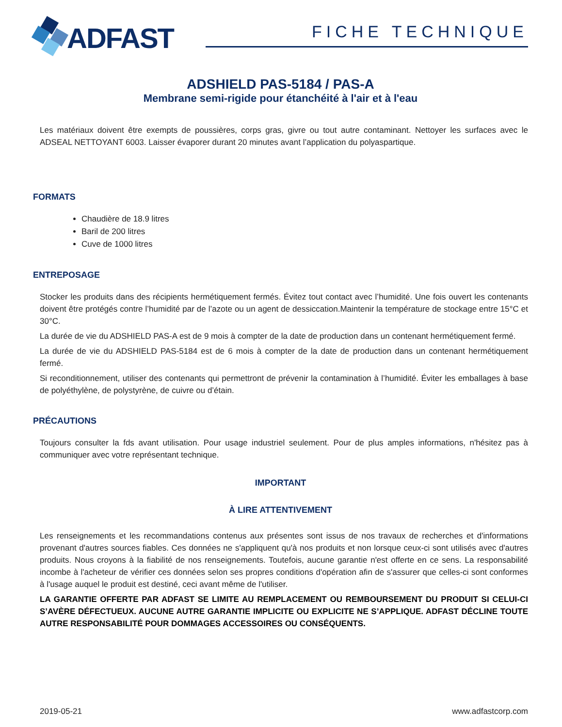ADFAST
FICHE TECHNIQUE
ADSHIELD PAS-5184 / PAS-A
Membrane semi-rigide pour étanchéité à l'air et à l'eau
Les matériaux doivent être exempts de poussières, corps gras, givre ou tout autre contaminant. Nettoyer les surfaces avec le ADSEAL NETTOYANT 6003. Laisser évaporer durant 20 minutes avant l’application du polyaspartique.
FORMATS
Chaudière de 18.9 litres
Baril de 200 litres
Cuve de 1000 litres
ENTREPOSAGE
Stocker les produits dans des récipients hermétiquement fermés. Évitez tout contact avec l’humidité. Une fois ouvert les contenants doivent être protégés contre l’humidité par de l’azote ou un agent de dessiccation.Maintenir la température de stockage entre 15°C et 30°C.
La durée de vie du ADSHIELD PAS-A est de 9 mois à compter de la date de production dans un contenant hermétiquement fermé.
La durée de vie du ADSHIELD PAS-5184 est de 6 mois à compter de la date de production dans un contenant hermétiquement fermé.
Si reconditionnement, utiliser des contenants qui permettront de prévenir la contamination à l’humidité. Éviter les emballages à base de polyéthylène, de polystyrène, de cuivre ou d’étain.
PRÉCAUTIONS
Toujours consulter la fds avant utilisation. Pour usage industriel seulement. Pour de plus amples informations, n'hésitez pas à communiquer avec votre représentant technique.
IMPORTANT
À LIRE ATTENTIVEMENT
Les renseignements et les recommandations contenus aux présentes sont issus de nos travaux de recherches et d'informations provenant d'autres sources fiables. Ces données ne s'appliquent qu'à nos produits et non lorsque ceux-ci sont utilisés avec d'autres produits. Nous croyons à la fiabilité de nos renseignements. Toutefois, aucune garantie n'est offerte en ce sens. La responsabilité incombe à l'acheteur de vérifier ces données selon ses propres conditions d'opération afin de s'assurer que celles-ci sont conformes à l'usage auquel le produit est destiné, ceci avant même de l'utiliser.
LA GARANTIE OFFERTE PAR ADFAST SE LIMITE AU REMPLACEMENT OU REMBOURSEMENT DU PRODUIT SI CELUI-CI S’AVÈRE DÉFECTUEUX. AUCUNE AUTRE GARANTIE IMPLICITE OU EXPLICITE NE S’APPLIQUE. ADFAST DÉCLINE TOUTE AUTRE RESPONSABILITÉ POUR DOMMAGES ACCESSOIRES OU CONSÉQUENTS.
2019-05-21 www.adfastcorp.com